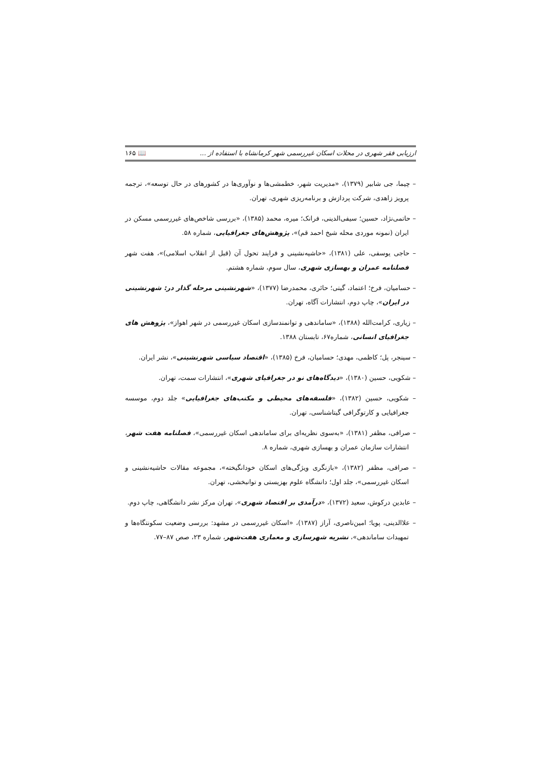ارزیابی فقر شهری در محلات اسکان غیررسمی شهر کرمانشاه با استفاده از ... 📖 ۱۶۵
– چیما، جی شابیر (۱۳۷۹)، «مدیریت شهر، خطمشی‌ها و نوآوری‌ها در کشورهای در حال توسعه»، ترجمه پرویز زاهدی، شرکت پردازش و برنامه‌ریزی شهری، تهران.
– حاتمی‌نژاد، حسین؛ سیفی‌الدینی، فرانک؛ میره، محمد (۱۳۸۵)، «بررسی شاخص‌های غیررسمی مسکن در ایران (نمونه موردی محله شیخ احمد قم)»، پژوهش‌های جغرافیایی، شماره ۵۸.
– حاجی یوسفی، علی (۱۳۸۱)، «حاشیه‌نشینی و فرایند تحول آن (قبل از انقلاب اسلامی)»، هفت شهر فصلنامه عمران و بهسازی شهری، سال سوم، شماره هشتم.
– حسامیان، فرخ؛ اعتماد، گیتی؛ حائری، محمدرضا (۱۳۷۷)، «شهرنشینی مرحله گذار در: شهرنشینی در ایران»، چاپ دوم، انتشارات آگاه، تهران.
– زیاری، کرامت‌الله (۱۳۸۸)، «ساماندهی و توانمندسازی اسکان غیررسمی در شهر اهواز»، پژوهش های جغرافیای انسانی، شماره۶۷، تابستان ۱۳۸۸.
– سینجر، پل؛ کاظمی، مهدی؛ حسامیان، فرخ (۱۳۸۵)، «اقتصاد سیاسی شهرنشینی»، نشر ایران.
– شکویی، حسین (۱۳۸۰)، «دیدگاه‌های نو در جغرافیای شهری»، انتشارات سمت، تهران.
– شکویی، حسین (۱۳۸۲)، «فلسفه‌های محیطی و مکتب‌های جغرافیایی» جلد دوم، موسسه جغرافیایی و کارتوگرافی گیتاشناسی، تهران.
– صرافی، مظفر (۱۳۸۱)، «به‌سوی نظریه‌ای برای ساماندهی اسکان غیررسمی»، فصلنامه هفت شهر، انتشارات سازمان عمران و بهسازی شهری، شماره ۸.
– صرافی، مظفر (۱۳۸۲)، «بازنگری ویژگی‌های اسکان خودانگیخته»، مجموعه مقالات حاشیه‌نشینی و اسکان غیررسمی»، جلد اول؛ دانشگاه علوم بهزیستی و توانبخشی، تهران.
– عابدین درکوش، سعید (۱۳۷۲)، «درآمدی بر اقتصاد شهری»، تهران مرکز نشر دانشگاهی، چاپ دوم.
– علاالدینی، پویا؛ امین‌ناصری، آراز (۱۳۸۷)، «اسکان غیررسمی در مشهد: بررسی وضعیت سکونتگاه‌ها و تمهیدات ساماندهی»، نشریه شهرسازی و معماری هفت‌شهر، شماره ۲۳، صص ۸۷–۷۷.